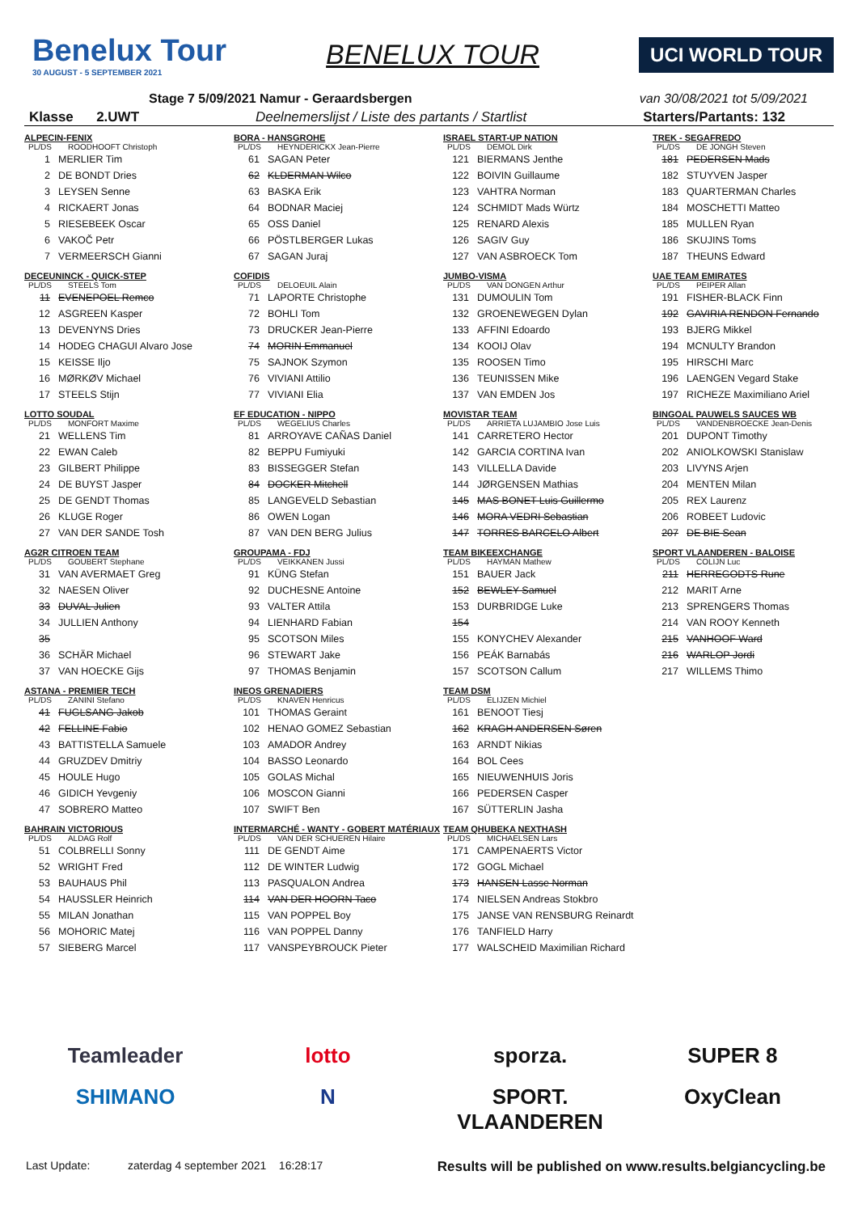Benelux Tour
30 AUGUST - 5 SEPTEMBER 2021
BENELUX TOUR
UCI WORLD TOUR
Stage 7 5/09/2021 Namur - Geraardsbergen van 30/08/2021 tot 5/09/2021
Klasse 2.UWT Deelnemerslijst / Liste des partants / Startlist Starters/Partants: 132
ALPECIN-FENIX
PL/DS ROODHOOFT Christoph
1 MERLIER Tim
2 DE BONDT Dries
3 LEYSEN Senne
4 RICKAERT Jonas
5 RIESEBEEK Oscar
6 VAKOČ Petr
7 VERMEERSCH Gianni
DECEUNINCK - QUICK-STEP
PL/DS STEELS Tom
11 EVENEPOEL Remco
12 ASGREEN Kasper
13 DEVENYNS Dries
14 HODEG CHAGUI Alvaro Jose
15 KEISSE Iljo
16 MØRKØV Michael
17 STEELS Stijn
LOTTO SOUDAL
PL/DS MONFORT Maxime
21 WELLENS Tim
22 EWAN Caleb
23 GILBERT Philippe
24 DE BUYST Jasper
25 DE GENDT Thomas
26 KLUGE Roger
27 VAN DER SANDE Tosh
AG2R CITROEN TEAM
PL/DS GOUBERT Stephane
31 VAN AVERMAET Greg
32 NAESEN Oliver
33 DUVAL Julien
34 JULLIEN Anthony
35
36 SCHÄR Michael
37 VAN HOECKE Gijs
ASTANA - PREMIER TECH
PL/DS ZANINI Stefano
41 FUGLSANG Jakob
42 FELLINE Fabio
43 BATTISTELLA Samuele
44 GRUZDEV Dmitriy
45 HOULE Hugo
46 GIDICH Yevgeniy
47 SOBRERO Matteo
BAHRAIN VICTORIOUS
PL/DS ALDAG Rolf
51 COLBRELLI Sonny
52 WRIGHT Fred
53 BAUHAUS Phil
54 HAUSSLER Heinrich
55 MILAN Jonathan
56 MOHORIC Matej
57 SIEBERG Marcel
BORA - HANSGROHE
PL/DS HEYNDERICKX Jean-Pierre
61 SAGAN Peter
62 KLDERMAN Wilco
63 BASKA Erik
64 BODNAR Maciej
65 OSS Daniel
66 PÖSTLBERGER Lukas
67 SAGAN Juraj
COFIDIS
PL/DS DELOEUIL Alain
71 LAPORTE Christophe
72 BOHLI Tom
73 DRUCKER Jean-Pierre
74 MORIN Emmanuel
75 SAJNOK Szymon
76 VIVIANI Attilio
77 VIVIANI Elia
EF EDUCATION - NIPPO
PL/DS WEGELIUS Charles
81 ARROYAVE CAÑAS Daniel
82 BEPPU Fumiyuki
83 BISSEGGER Stefan
84 DOCKER Mitchell
85 LANGEVELD Sebastian
86 OWEN Logan
87 VAN DEN BERG Julius
GROUPAMA - FDJ
PL/DS VEIKKANEN Jussi
91 KÜNG Stefan
92 DUCHESNE Antoine
93 VALTER Attila
94 LIENHARD Fabian
95 SCOTSON Miles
96 STEWART Jake
97 THOMAS Benjamin
INEOS GRENADIERS
PL/DS KNAVEN Henricus
101 THOMAS Geraint
102 HENAO GOMEZ Sebastian
103 AMADOR Andrey
104 BASSO Leonardo
105 GOLAS Michal
106 MOSCON Gianni
107 SWIFT Ben
INTERMARCHÉ - WANTY - GOBERT MATÉRIAUX
PL/DS VAN DER SCHUEREN Hilaire
111 DE GENDT Aime
112 DE WINTER Ludwig
113 PASQUALON Andrea
114 VAN DER HOORN Taco
115 VAN POPPEL Boy
116 VAN POPPEL Danny
117 VANSPEYBROUCK Pieter
ISRAEL START-UP NATION
PL/DS DEMOL Dirk
121 BIERMANS Jenthe
122 BOIVIN Guillaume
123 VAHTRA Norman
124 SCHMIDT Mads Würtz
125 RENARD Alexis
126 SAGIV Guy
127 VAN ASBROECK Tom
JUMBO-VISMA
PL/DS VAN DONGEN Arthur
131 DUMOULIN Tom
132 GROENEWEGEN Dylan
133 AFFINI Edoardo
134 KOOIJ Olav
135 ROOSEN Timo
136 TEUNISSEN Mike
137 VAN EMDEN Jos
MOVISTAR TEAM
PL/DS ARRIETA LUJAMBIO Jose Luis
141 CARRETERO Hector
142 GARCIA CORTINA Ivan
143 VILLELLA Davide
144 JØRGENSEN Mathias
145 MAS BONET Luis Guillermo
146 MORA VEDRI Sebastian
147 TORRES BARCELO Albert
TEAM BIKEEXCHANGE
PL/DS HAYMAN Mathew
151 BAUER Jack
152 BEWLEY Samuel
153 DURBRIDGE Luke
154
155 KONYCHEV Alexander
156 PEÁK Barnabás
157 SCOTSON Callum
TEAM DSM
PL/DS ELIJZEN Michiel
161 BENOOT Tiesj
162 KRAGH ANDERSEN Søren
163 ARNDT Nikias
164 BOL Cees
165 NIEUWENHUIS Joris
166 PEDERSEN Casper
167 SÜTTERLIN Jasha
TEAM QHUBEKA NEXTHASH
PL/DS MICHAELSEN Lars
171 CAMPENAERTS Victor
172 GOGL Michael
173 HANSEN Lasse Norman
174 NIELSEN Andreas Stokbro
175 JANSE VAN RENSBURG Reinardt
176 TANFIELD Harry
177 WALSCHEID Maximilian Richard
TREK - SEGAFREDO
PL/DS DE JONGH Steven
181 PEDERSEN Mads
182 STUYVEN Jasper
183 QUARTERMAN Charles
184 MOSCHETTI Matteo
185 MULLEN Ryan
186 SKUJINS Toms
187 THEUNS Edward
UAE TEAM EMIRATES
PL/DS PEIPER Allan
191 FISHER-BLACK Finn
192 GAVIRIA RENDON Fernando
193 BJERG Mikkel
194 MCNULTY Brandon
195 HIRSCHI Marc
196 LAENGEN Vegard Stake
197 RICHEZE Maximiliano Ariel
BINGOAL PAUWELS SAUCES WB
PL/DS VANDENBROECKE Jean-Denis
201 DUPONT Timothy
202 ANIOLKOWSKI Stanislaw
203 LIVYNS Arjen
204 MENTEN Milan
205 REX Laurenz
206 ROBEET Ludovic
207 DE BIE Sean
SPORT VLAANDEREN - BALOISE
PL/DS COLIJN Luc
211 HERREGODTS Rune
212 MARIT Arne
213 SPRENGERS Thomas
214 VAN ROOY Kenneth
215 VANHOOF Ward
216 WARLOP Jordi
217 WILLEMS Thimo
Teamleader lotto sporza. SUPER 8 SHIMANO N SPORT. VLAANDEREN OxyClean
Last Update: zaterdag 4 september 2021 16:28:17 Results will be published on www.results.belgiancycling.be